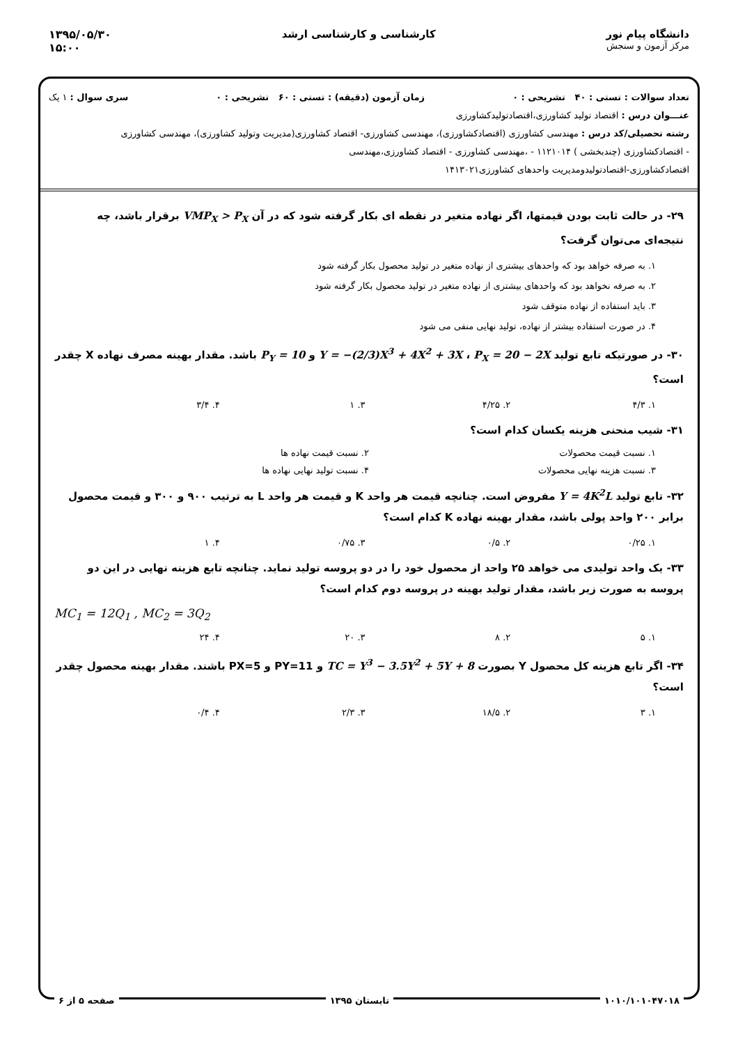دانشگاه پیام نور
مرکز آزمون و سنجش
کارشناسی و کارشناسی ارشد ۱۳۹۵/۰۵/۳۰
۱۵:۰۰
تعداد سوالات : تستی : ۴۰ تشریحی : ۰ زمان آزمون (دقیقه) : تستی : ۶۰ تشریحی : ۰ سری سوال : ۱ یک
عنـــوان درس : اقتصاد تولید کشاورزی،اقتصادتولیدکشاورزی
رشته تحصیلی/کد درس : مهندسی کشاورزی (اقتصادکشاورزی)، مهندسی کشاورزی- اقتصاد کشاورزی(مدیریت وتولید کشاورزی)، مهندسی کشاورزی
- اقتصادکشاورزی (چندبخشی ) ۱۱۲۱۰۱۴ - ،مهندسی کشاورزی - اقتصاد کشاورزی،مهندسی
اقتصادکشاورزی-اقتصادتولیدومدیریت واحدهای کشاورزی۱۴۱۳۰۲۱
۲۹- در حالت ثابت بودن قیمتها، اگر نهاده متغیر در نقطه ای بکار گرفته شود که در آن VMP<sub>X</sub> > P<sub>X</sub> برقرار باشد، چه نتیجه‌ای می‌توان گرفت؟
۱. به صرفه خواهد بود که واحدهای بیشتری از نهاده متغیر در تولید محصول بکار گرفته شود
۲. به صرفه نخواهد بود که واحدهای بیشتری از نهاده متغیر در تولید محصول بکار گرفته شود
۳. باید استفاده از نهاده متوقف شود
۴. در صورت استفاده بیشتر از نهاده، تولید نهایی منفی می شود
۳۰- در صورتیکه تابع تولید Y = −(2/3)X<sup>3</sup> + 4X<sup>2</sup> + 3X ، P<sub>X</sub> = 20 − 2X و P<sub>Y</sub> = 10 باشد. مقدار بهینه مصرف نهاده X چقدر است؟
۱. ۴/۳ ۲. ۴/۲۵ ۳. ۱ ۴. ۳/۴
۳۱- شیب منحنی هزینه یکسان کدام است؟
۱. نسبت قیمت محصولات ۲. نسبت قیمت نهاده ها
۳. نسبت هزینه نهایی محصولات ۴. نسبت تولید نهایی نهاده ها
۳۲- تابع تولید Y = 4K<sup>2</sup>L مفروض است. چنانچه قیمت هر واحد K و قیمت هر واحد L به ترتیب ۹۰۰ و ۳۰۰ و قیمت محصول برابر ۲۰۰ واحد پولی باشد، مقدار بهینه نهاده K کدام است؟
۱. ۰/۲۵ ۲. ۰/۵ ۳. ۰/۷۵ ۴. ۱
۳۳- یک واحد تولیدی می خواهد ۲۵ واحد از محصول خود را در دو پروسه تولید نماید. چنانچه تابع هزینه نهایی در این دو پروسه به صورت زیر باشد، مقدار تولید بهینه در پروسه دوم کدام است؟
MC<sub>1</sub> = 12Q<sub>1</sub> , MC<sub>2</sub> = 3Q<sub>2</sub>
۱. ۵ ۲. ۸ ۳. ۲۰ ۴. ۲۴
۳۴- اگر تابع هزینه کل محصول Y بصورت TC = Y<sup>3</sup> − 3.5Y<sup>2</sup> + 5Y + 8 و PY=11 و PX=5 باشند. مقدار بهینه محصول چقدر است؟
۱. ۳ ۲. ۱۸/۵ ۳. ۲/۳ ۴. ۰/۴
۱۰۱۰/۱۰۱۰۴۷۰۱۸ تابستان ۱۳۹۵ صفحه ۵ از ۶